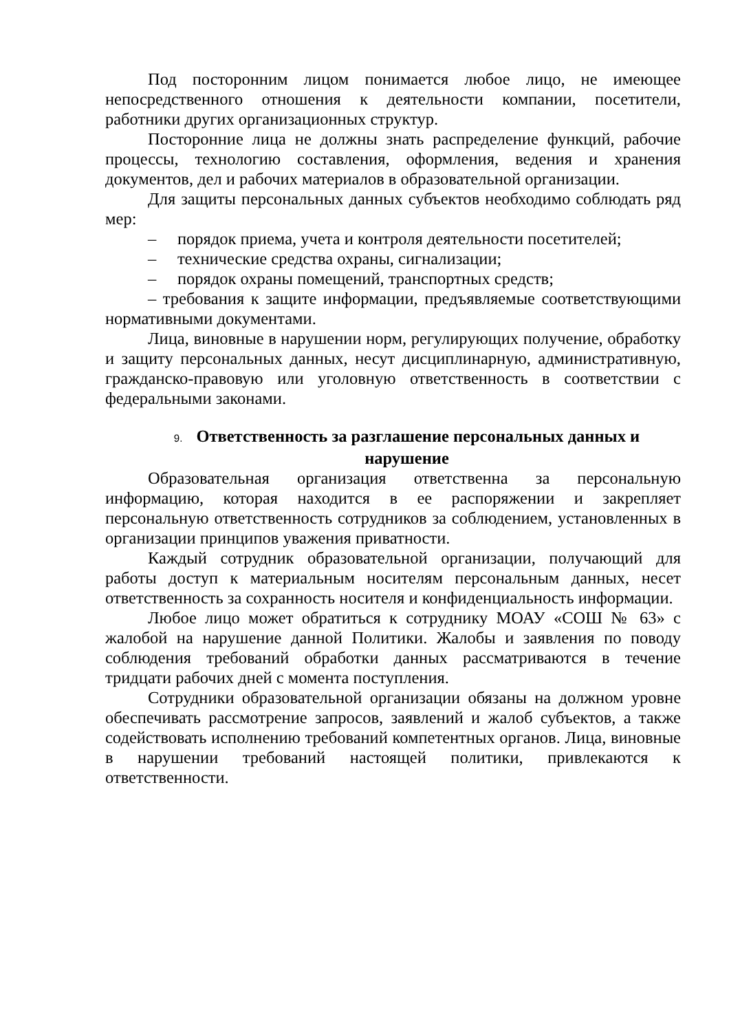Под посторонним лицом понимается любое лицо, не имеющее непосредственного отношения к деятельности компании, посетители, работники других организационных структур.
Посторонние лица не должны знать распределение функций, рабочие процессы, технологию составления, оформления, ведения и хранения документов, дел и рабочих материалов в образовательной организации.
Для защиты персональных данных субъектов необходимо соблюдать ряд мер:
– порядок приема, учета и контроля деятельности посетителей;
– технические средства охраны, сигнализации;
– порядок охраны помещений, транспортных средств;
– требования к защите информации, предъявляемые соответствующими нормативными документами.
Лица, виновные в нарушении норм, регулирующих получение, обработку и защиту персональных данных, несут дисциплинарную, административную, гражданско-правовую или уголовную ответственность в соответствии с федеральными законами.
9. Ответственность за разглашение персональных данных и нарушение
Образовательная организация ответственна за персональную информацию, которая находится в ее распоряжении и закрепляет персональную ответственность сотрудников за соблюдением, установленных в организации принципов уважения приватности.
Каждый сотрудник образовательной организации, получающий для работы доступ к материальным носителям персональным данных, несет ответственность за сохранность носителя и конфиденциальность информации.
Любое лицо может обратиться к сотруднику МОАУ «СОШ № 63» с жалобой на нарушение данной Политики. Жалобы и заявления по поводу соблюдения требований обработки данных рассматриваются в течение тридцати рабочих дней с момента поступления.
Сотрудники образовательной организации обязаны на должном уровне обеспечивать рассмотрение запросов, заявлений и жалоб субъектов, а также содействовать исполнению требований компетентных органов. Лица, виновные в нарушении требований настоящей политики, привлекаются к ответственности.